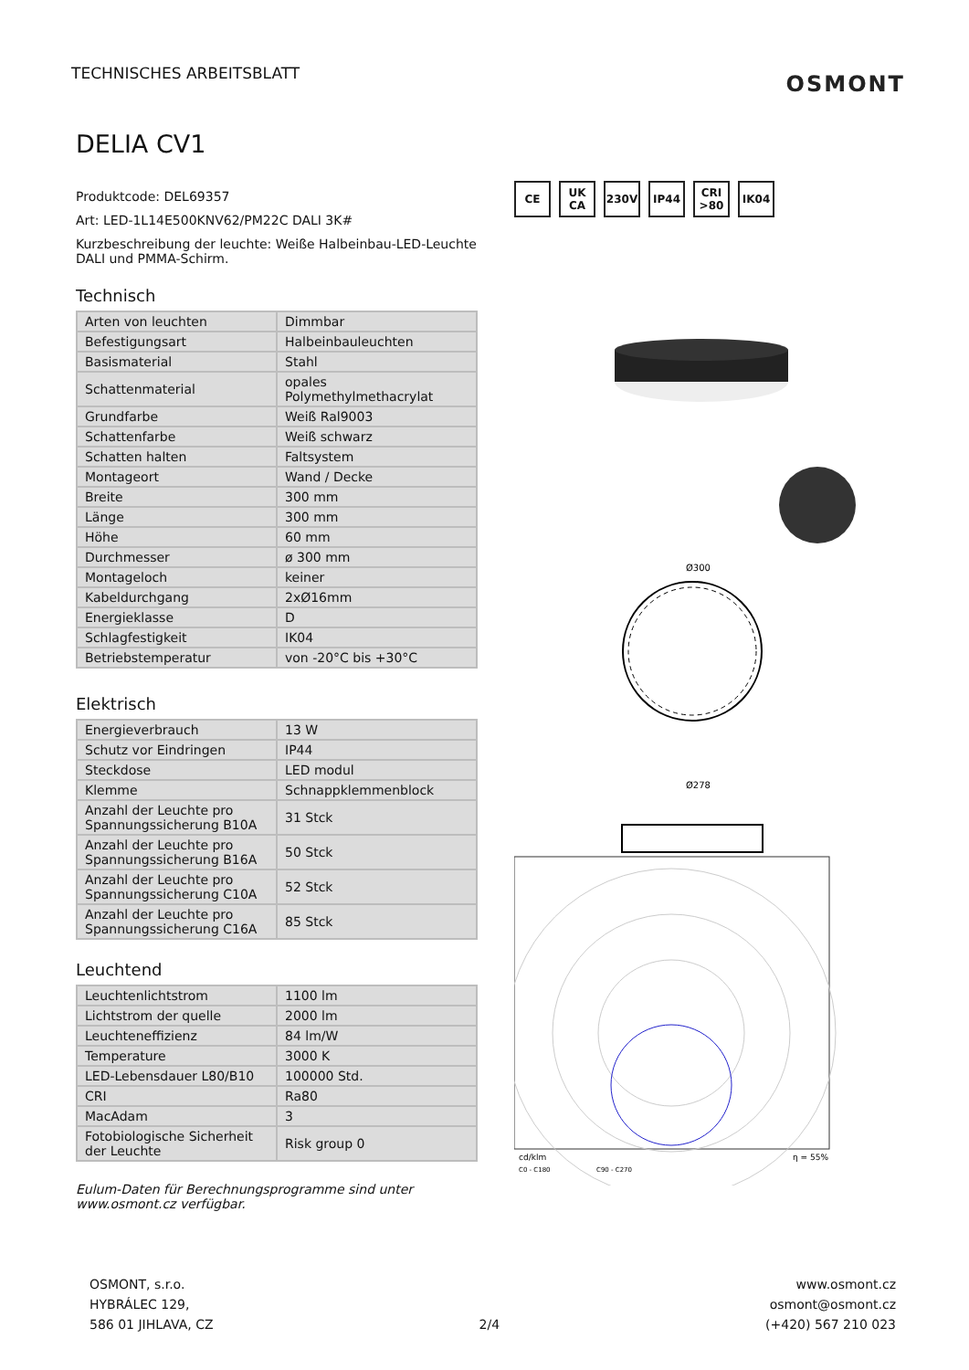TECHNISCHES ARBEITSBLATT
OSMONT
DELIA CV1
Produktcode: DEL69357
Art: LED-1L14E500KNV62/PM22C DALI 3K#
Kurzbeschreibung der leuchte: Weiße Halbeinbau-LED-Leuchte DALI und PMMA-Schirm.
Technisch
| Arten von leuchten | Dimmbar |
| Befestigungsart | Halbeinbauleuchten |
| Basismaterial | Stahl |
| Schattenmaterial | opales Polymethylmethacrylat |
| Grundfarbe | Weiß Ral9003 |
| Schattenfarbe | Weiß schwarz |
| Schatten halten | Faltsystem |
| Montageort | Wand / Decke |
| Breite | 300 mm |
| Länge | 300 mm |
| Höhe | 60 mm |
| Durchmesser | ø 300 mm |
| Montageloch | keiner |
| Kabeldurchgang | 2xØ16mm |
| Energieklasse | D |
| Schlagfestigkeit | IK04 |
| Betriebstemperatur | von -20°C bis +30°C |
Elektrisch
| Energieverbrauch | 13 W |
| Schutz vor Eindringen | IP44 |
| Steckdose | LED modul |
| Klemme | Schnappklemmenblock |
| Anzahl der Leuchte pro Spannungssicherung B10A | 31 Stck |
| Anzahl der Leuchte pro Spannungssicherung B16A | 50 Stck |
| Anzahl der Leuchte pro Spannungssicherung C10A | 52 Stck |
| Anzahl der Leuchte pro Spannungssicherung C16A | 85 Stck |
Leuchtend
| Leuchtenlichtstrom | 1100 lm |
| Lichtstrom der quelle | 2000 lm |
| Leuchteneffizienz | 84 lm/W |
| Temperature | 3000 K |
| LED-Lebensdauer L80/B10 | 100000 Std. |
| CRI | Ra80 |
| MacAdam | 3 |
| Fotobiologische Sicherheit der Leuchte | Risk group 0 |
Eulum-Daten für Berechnungsprogramme sind unter www.osmont.cz verfügbar.
CE UK CA 230V IP44 CRI >80
IK04
Ø300
Ø278
cd/klm
C0 - C180
C90 - C270
η = 55%
OSMONT, s.r.o.
HYBRÁLEC 129,
586 01 JIHLAVA, CZ
2/4 www.osmont.cz
osmont@osmont.cz
(+420) 567 210 023